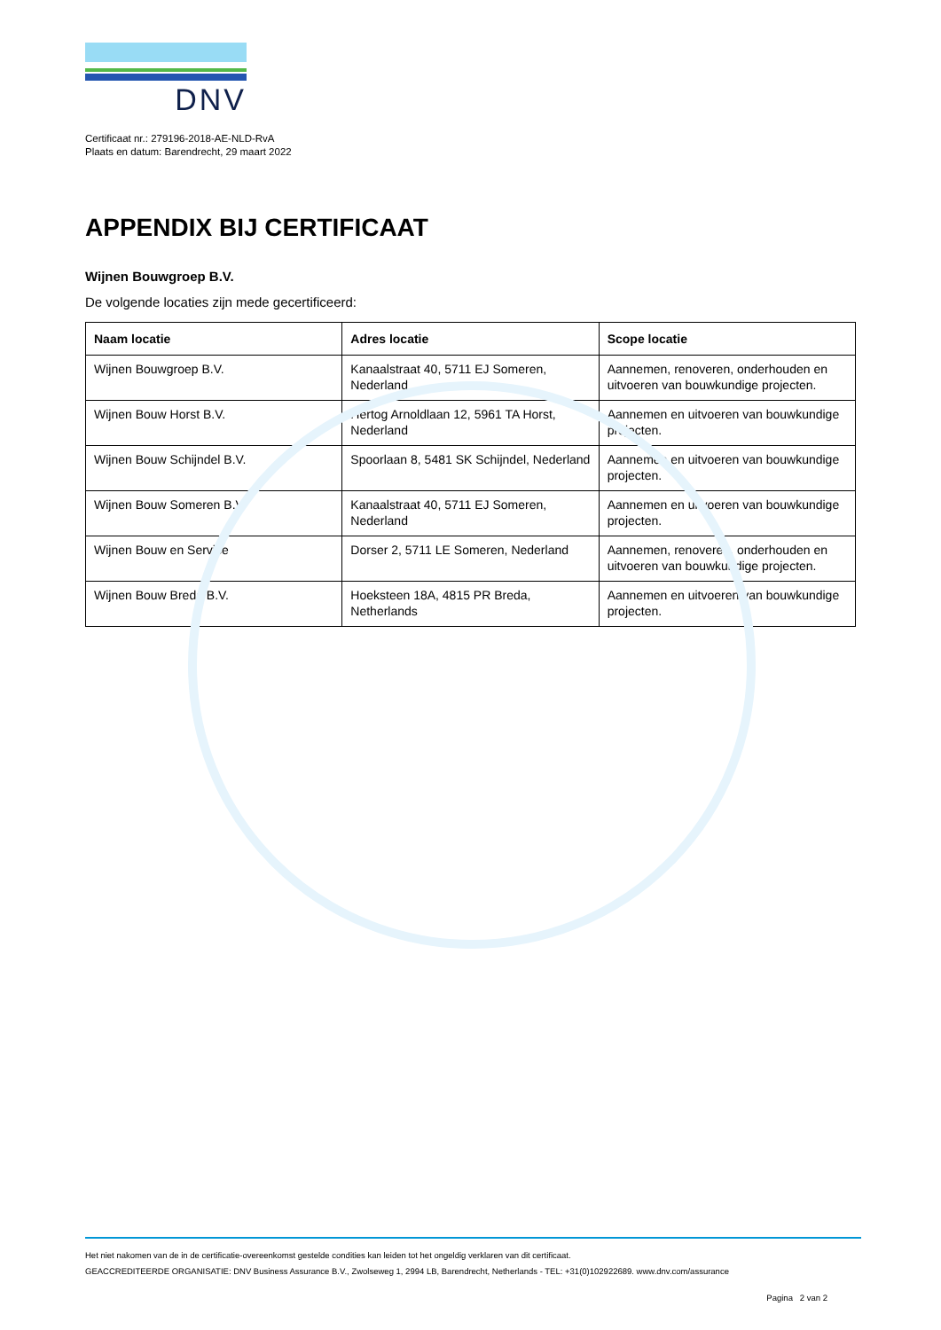DNV
Certificaat nr.: 279196-2018-AE-NLD-RvA
Plaats en datum: Barendrecht, 29 maart 2022
APPENDIX BIJ CERTIFICAAT
Wijnen Bouwgroep B.V.
De volgende locaties zijn mede gecertificeerd:
| Naam locatie | Adres locatie | Scope locatie |
| --- | --- | --- |
| Wijnen Bouwgroep B.V. | Kanaalstraat 40, 5711 EJ Someren, Nederland | Aannemen, renoveren, onderhouden en uitvoeren van bouwkundige projecten. |
| Wijnen Bouw Horst B.V. | Hertog Arnoldlaan 12, 5961 TA Horst, Nederland | Aannemen en uitvoeren van bouwkundige projecten. |
| Wijnen Bouw Schijndel B.V. | Spoorlaan 8, 5481 SK Schijndel, Nederland | Aannemen en uitvoeren van bouwkundige projecten. |
| Wijnen Bouw Someren B.V. | Kanaalstraat 40, 5711 EJ Someren, Nederland | Aannemen en uitvoeren van bouwkundige projecten. |
| Wijnen Bouw en Service | Dorser 2, 5711 LE Someren, Nederland | Aannemen, renoveren, onderhouden en uitvoeren van bouwkundige projecten. |
| Wijnen Bouw Breda B.V. | Hoeksteen 18A, 4815 PR Breda, Netherlands | Aannemen en uitvoeren van bouwkundige projecten. |
Het niet nakomen van de in de certificatie-overeenkomst gestelde condities kan leiden tot het ongeldig verklaren van dit certificaat.
GEACCREDITEERDE ORGANISATIE: DNV Business Assurance B.V., Zwolseweg 1, 2994 LB, Barendrecht, Netherlands - TEL: +31(0)102922689. www.dnv.com/assurance
Pagina 2 van 2